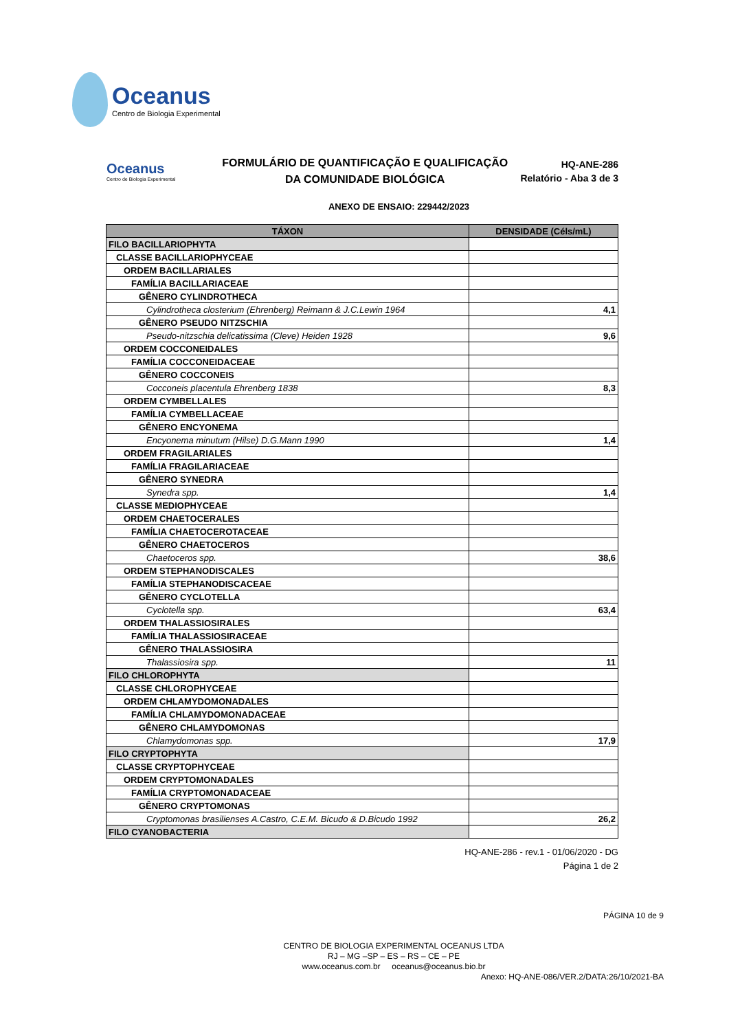Oceanus
Centro de Biologia Experimental
Oceanus
Centro de Biologia Experimental
FORMULÁRIO DE QUANTIFICAÇÃO E QUALIFICAÇÃO
DA COMUNIDADE BIOLÓGICA
HQ-ANE-286
Relatório - Aba 3 de 3
ANEXO DE ENSAIO: 229442/2023
| TÁXON | DENSIDADE (Céls/mL) |
| --- | --- |
| FILO BACILLARIOPHYTA | |
| CLASSE BACILLARIOPHYCEAE | |
| ORDEM BACILLARIALES | |
| FAMÍLIA BACILLARIACEAE | |
| GÊNERO CYLINDROTHECA | |
| Cylindrotheca closterium (Ehrenberg) Reimann & J.C.Lewin 1964 | 4,1 |
| GÊNERO PSEUDO NITZSCHIA | |
| Pseudo-nitzschia delicatissima (Cleve) Heiden 1928 | 9,6 |
| ORDEM COCCONEIDALES | |
| FAMÍLIA COCCONEIDACEAE | |
| GÊNERO COCCONEIS | |
| Cocconeis placentula Ehrenberg 1838 | 8,3 |
| ORDEM CYMBELLALES | |
| FAMÍLIA CYMBELLACEAE | |
| GÊNERO ENCYONEMA | |
| Encyonema minutum (Hilse) D.G.Mann 1990 | 1,4 |
| ORDEM FRAGILARIALES | |
| FAMÍLIA FRAGILARIACEAE | |
| GÊNERO SYNEDRA | |
| Synedra spp. | 1,4 |
| CLASSE MEDIOPHYCEAE | |
| ORDEM CHAETOCERALES | |
| FAMÍLIA CHAETOCEROTACEAE | |
| GÊNERO CHAETOCEROS | |
| Chaetoceros spp. | 38,6 |
| ORDEM STEPHANODISCALES | |
| FAMÍLIA STEPHANODISCACEAE | |
| GÊNERO CYCLOTELLA | |
| Cyclotella spp. | 63,4 |
| ORDEM THALASSIOSIRALES | |
| FAMÍLIA THALASSIOSIRACEAE | |
| GÊNERO THALASSIOSIRA | |
| Thalassiosira spp. | 11 |
| FILO CHLOROPHYTA | |
| CLASSE CHLOROPHYCEAE | |
| ORDEM CHLAMYDOMONADALES | |
| FAMÍLIA CHLAMYDOMONADACEAE | |
| GÊNERO CHLAMYDOMONAS | |
| Chlamydomonas spp. | 17,9 |
| FILO CRYPTOPHYTA | |
| CLASSE CRYPTOPHYCEAE | |
| ORDEM CRYPTOMONADALES | |
| FAMÍLIA CRYPTOMONADACEAE | |
| GÊNERO CRYPTOMONAS | |
| Cryptomonas brasilienses A.Castro, C.E.M. Bicudo & D.Bicudo 1992 | 26,2 |
| FILO CYANOBACTERIA | |
HQ-ANE-286 - rev.1 - 01/06/2020 - DG
Página 1 de 2
PÁGINA 10 de 9
CENTRO DE BIOLOGIA EXPERIMENTAL OCEANUS LTDA
RJ – MG –SP – ES – RS – CE – PE
www.oceanus.com.br oceanus@oceanus.bio.br
Anexo: HQ-ANE-086/VER.2/DATA:26/10/2021-BA